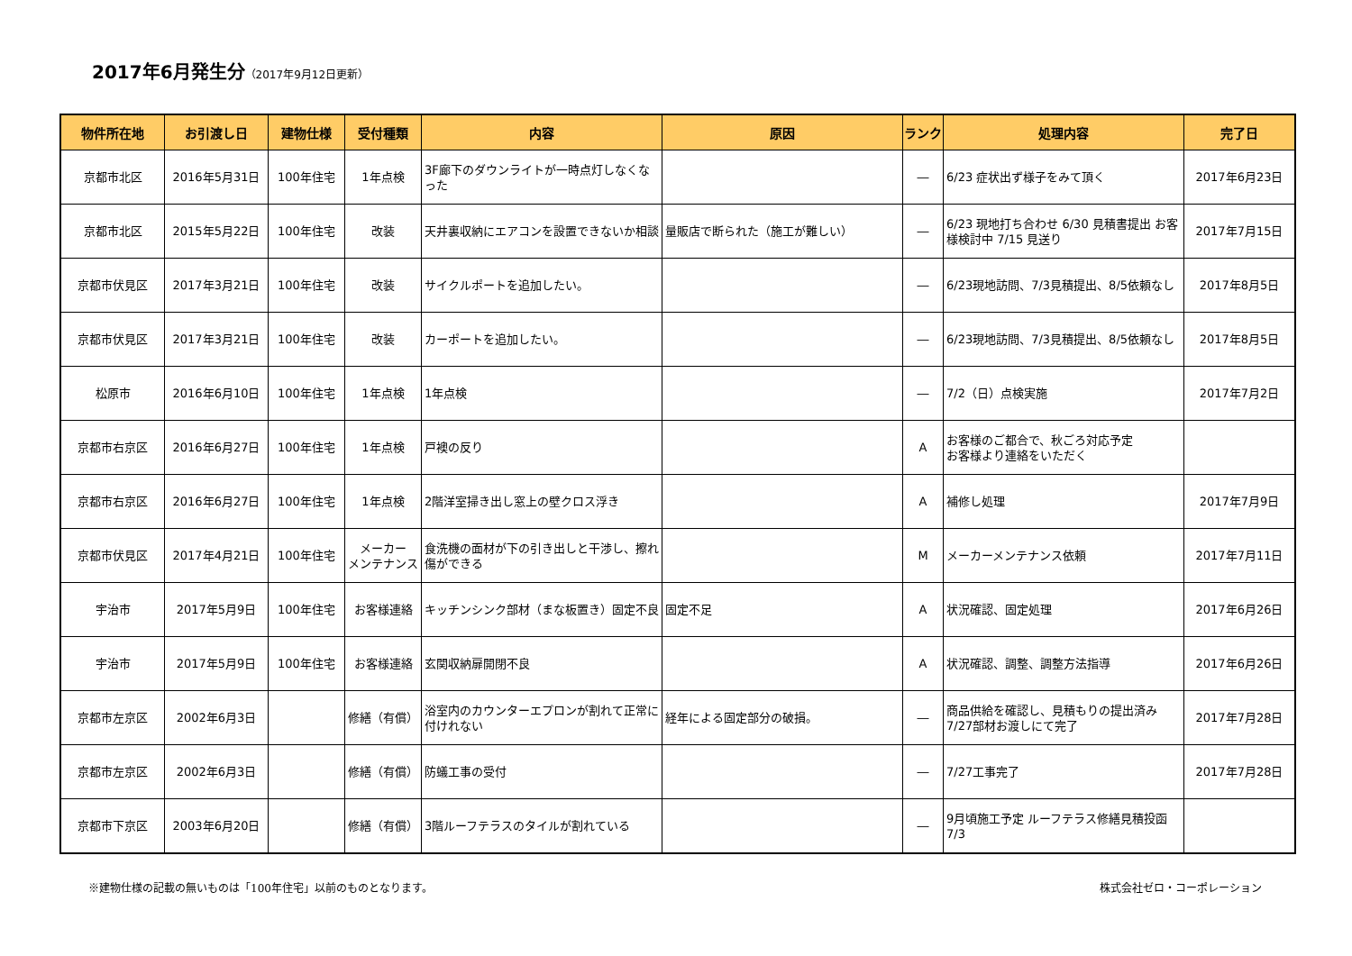2017年6月発生分（2017年9月12日更新）
| 物件所在地 | お引渡し日 | 建物仕様 | 受付種類 | 内容 | 原因 | ランク | 処理内容 | 完了日 |
| --- | --- | --- | --- | --- | --- | --- | --- | --- |
| 京都市北区 | 2016年5月31日 | 100年住宅 | 1年点検 | 3F廊下のダウンライトが一時点灯しなくなった | | ― | 6/23 症状出ず様子をみて頂く | 2017年6月23日 |
| 京都市北区 | 2015年5月22日 | 100年住宅 | 改装 | 天井裏収納にエアコンを設置できないか相談 | 量販店で断られた（施工が難しい） | ― | 6/23 現地打ち合わせ 6/30 見積書提出 お客様検討中 7/15 見送り | 2017年7月15日 |
| 京都市伏見区 | 2017年3月21日 | 100年住宅 | 改装 | サイクルポートを追加したい。 | | ― | 6/23現地訪問、7/3見積提出、8/5依頼なし | 2017年8月5日 |
| 京都市伏見区 | 2017年3月21日 | 100年住宅 | 改装 | カーポートを追加したい。 | | ― | 6/23現地訪問、7/3見積提出、8/5依頼なし | 2017年8月5日 |
| 松原市 | 2016年6月10日 | 100年住宅 | 1年点検 | 1年点検 | | ― | 7/2（日）点検実施 | 2017年7月2日 |
| 京都市右京区 | 2016年6月27日 | 100年住宅 | 1年点検 | 戸襖の反り | | A | お客様のご都合で、秋ごろ対応予定 お客様より連絡をいただく | |
| 京都市右京区 | 2016年6月27日 | 100年住宅 | 1年点検 | 2階洋室掃き出し窓上の壁クロス浮き | | A | 補修し処理 | 2017年7月9日 |
| 京都市伏見区 | 2017年4月21日 | 100年住宅 | メーカー メンテナンス | 食洗機の面材が下の引き出しと干渉し、擦れ傷ができる | | M | メーカーメンテナンス依頼 | 2017年7月11日 |
| 宇治市 | 2017年5月9日 | 100年住宅 | お客様連絡 | キッチンシンク部材（まな板置き）固定不良 | 固定不足 | A | 状況確認、固定処理 | 2017年6月26日 |
| 宇治市 | 2017年5月9日 | 100年住宅 | お客様連絡 | 玄関収納扉開閉不良 | | A | 状況確認、調整、調整方法指導 | 2017年6月26日 |
| 京都市左京区 | 2002年6月3日 | | 修繕（有償） | 浴室内のカウンターエプロンが割れて正常に付けれない | 経年による固定部分の破損。 | ― | 商品供給を確認し、見積もりの提出済み 7/27部材お渡しにて完了 | 2017年7月28日 |
| 京都市左京区 | 2002年6月3日 | | 修繕（有償） | 防蟻工事の受付 | | ― | 7/27工事完了 | 2017年7月28日 |
| 京都市下京区 | 2003年6月20日 | | 修繕（有償） | 3階ルーフテラスのタイルが割れている | | ― | 9月頃施工予定 ルーフテラス修繕見積投函7/3 | |
※建物仕様の記載の無いものは「100年住宅」以前のものとなります。 株式会社ゼロ・コーポレーション